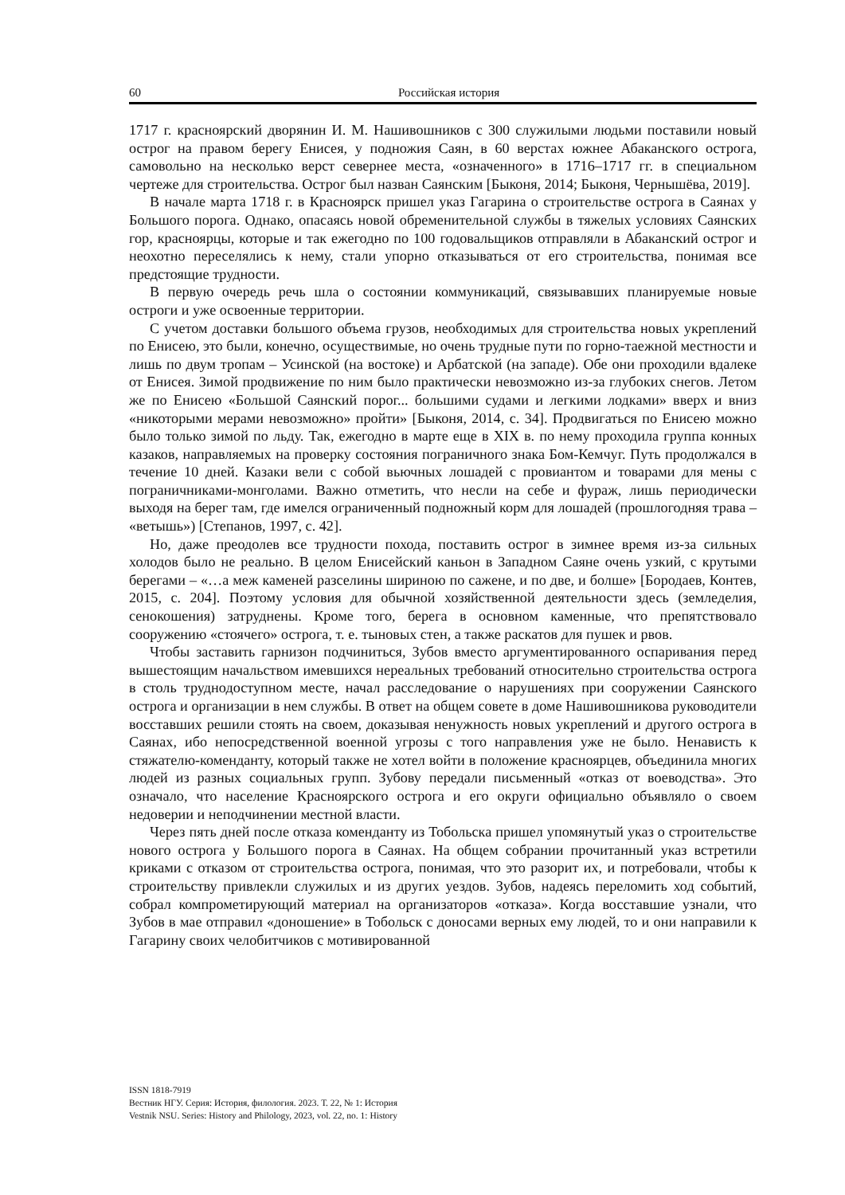60 Российская история
1717 г. красноярский дворянин И. М. Нашивошников с 300 служилыми людьми поставили новый острог на правом берегу Енисея, у подножия Саян, в 60 верстах южнее Абаканского острога, самовольно на несколько верст севернее места, «означенного» в 1716–1717 гг. в специальном чертеже для строительства. Острог был назван Саянским [Быконя, 2014; Быконя, Чернышёва, 2019].
В начале марта 1718 г. в Красноярск пришел указ Гагарина о строительстве острога в Саянах у Большого порога. Однако, опасаясь новой обременительной службы в тяжелых условиях Саянских гор, красноярцы, которые и так ежегодно по 100 годовальщиков отправляли в Абаканский острог и неохотно переселялись к нему, стали упорно отказываться от его строительства, понимая все предстоящие трудности.
В первую очередь речь шла о состоянии коммуникаций, связывавших планируемые новые остроги и уже освоенные территории.
С учетом доставки большого объема грузов, необходимых для строительства новых укреплений по Енисею, это были, конечно, осуществимые, но очень трудные пути по горно-таежной местности и лишь по двум тропам – Усинской (на востоке) и Арбатской (на западе). Обе они проходили вдалеке от Енисея. Зимой продвижение по ним было практически невозможно из-за глубоких снегов. Летом же по Енисею «Большой Саянский порог... большими судами и легкими лодками» вверх и вниз «никоторыми мерами невозможно» пройти» [Быконя, 2014, с. 34]. Продвигаться по Енисею можно было только зимой по льду. Так, ежегодно в марте еще в XIX в. по нему проходила группа конных казаков, направляемых на проверку состояния пограничного знака Бом-Кемчуг. Путь продолжался в течение 10 дней. Казаки вели с собой вьючных лошадей с провиантом и товарами для мены с пограничниками-монголами. Важно отметить, что несли на себе и фураж, лишь периодически выходя на берег там, где имелся ограниченный подножный корм для лошадей (прошлогодняя трава – «ветышь») [Степанов, 1997, с. 42].
Но, даже преодолев все трудности похода, поставить острог в зимнее время из-за сильных холодов было не реально. В целом Енисейский каньон в Западном Саяне очень узкий, с крутыми берегами – «…а меж каменей разселины шириною по сажене, и по две, и болше» [Бородаев, Контев, 2015, с. 204]. Поэтому условия для обычной хозяйственной деятельности здесь (земледелия, сенокошения) затруднены. Кроме того, берега в основном каменные, что препятствовало сооружению «стоячего» острога, т. е. тыновых стен, а также раскатов для пушек и рвов.
Чтобы заставить гарнизон подчиниться, Зубов вместо аргументированного оспаривания перед вышестоящим начальством имевшихся нереальных требований относительно строительства острога в столь труднодоступном месте, начал расследование о нарушениях при сооружении Саянского острога и организации в нем службы. В ответ на общем совете в доме Нашивошникова руководители восставших решили стоять на своем, доказывая ненужность новых укреплений и другого острога в Саянах, ибо непосредственной военной угрозы с того направления уже не было. Ненависть к стяжателю-коменданту, который также не хотел войти в положение красноярцев, объединила многих людей из разных социальных групп. Зубову передали письменный «отказ от воеводства». Это означало, что население Красноярского острога и его округи официально объявляло о своем недоверии и неподчинении местной власти.
Через пять дней после отказа коменданту из Тобольска пришел упомянутый указ о строительстве нового острога у Большого порога в Саянах. На общем собрании прочитанный указ встретили криками с отказом от строительства острога, понимая, что это разорит их, и потребовали, чтобы к строительству привлекли служилых и из других уездов. Зубов, надеясь переломить ход событий, собрал компрометирующий материал на организаторов «отказа». Когда восставшие узнали, что Зубов в мае отправил «доношение» в Тобольск с доносами верных ему людей, то и они направили к Гагарину своих челобитчиков с мотивированной
ISSN 1818-7919
Вестник НГУ. Серия: История, филология. 2023. Т. 22, № 1: История
Vestnik NSU. Series: History and Philology, 2023, vol. 22, no. 1: History